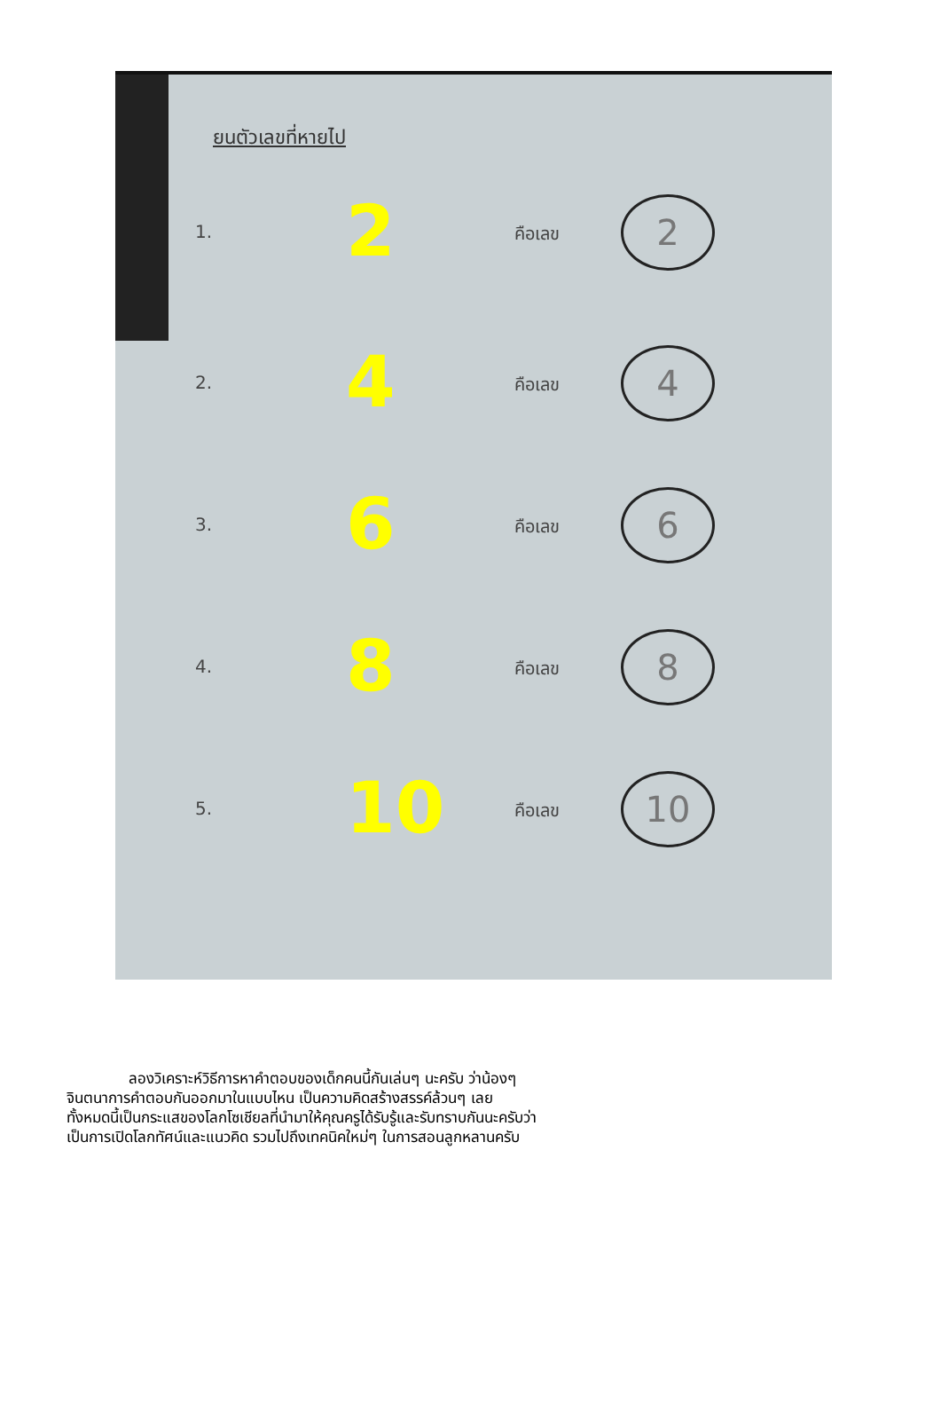ยนตัวเลขที่หายไป
1. 2 คือเลข 2
2. 4 คือเลข 4
3. 6 คือเลข 6
4. 8 คือเลข 8
5. 10 คือเลข 10
ลองวิเคราะห์วิธีการหาคำตอบของเด็กคนนี้กันเล่นๆ นะครับ ว่าน้องๆ
จินตนาการคำตอบกันออกมาในแบบไหน เป็นความคิดสร้างสรรค์ล้วนๆ เลย
ทั้งหมดนี้เป็นกระแสของโลกโซเชียลที่นำมาให้คุณครูได้รับรู้และรับทราบกันนะครับว่า
เป็นการเปิดโลกทัศน์และแนวคิด รวมไปถึงเทคนิคใหม่ๆ ในการสอนลูกหลานครับ